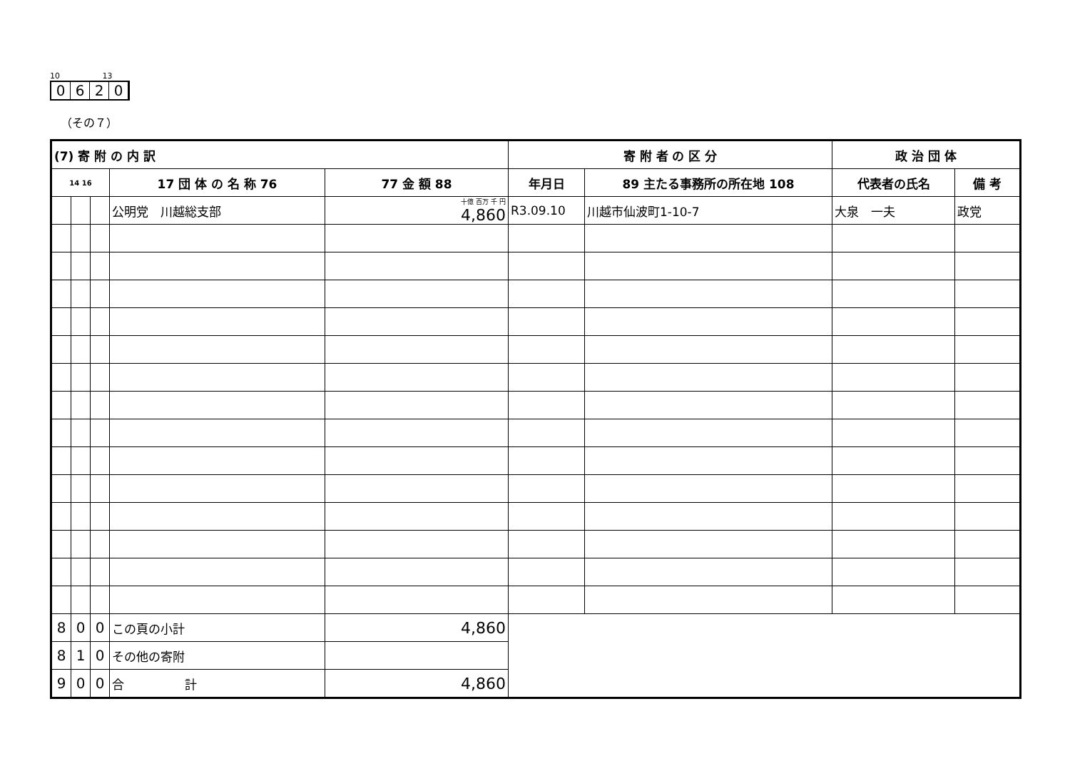10 13
0620
（その７）
| (7) 寄 附 の 内 訳 | | | | | 寄 附 者 の 区 分 | | 政 治 団 体 | |
| --- | --- | --- | --- | --- | --- | --- | --- | --- |
| 14 16 | | | 17 団 体 の 名 称 76 | 77 金 額 88 | 年月日 | 89 主たる事務所の所在地 108 | 代表者の氏名 | 備 考 |
| | | | 公明党 川越総支部 | 十億 百万 千 円 4,860 | R3.09.10 | 川越市仙波町1-10-7 | 大泉 一夫 | 政党 |
| 8 | 0 | 0 | この頁の小計 | 4,860 | | | | |
| 8 | 1 | 0 | その他の寄附 | | | | | |
| 9 | 0 | 0 | 合 計 | 4,860 | | | | |